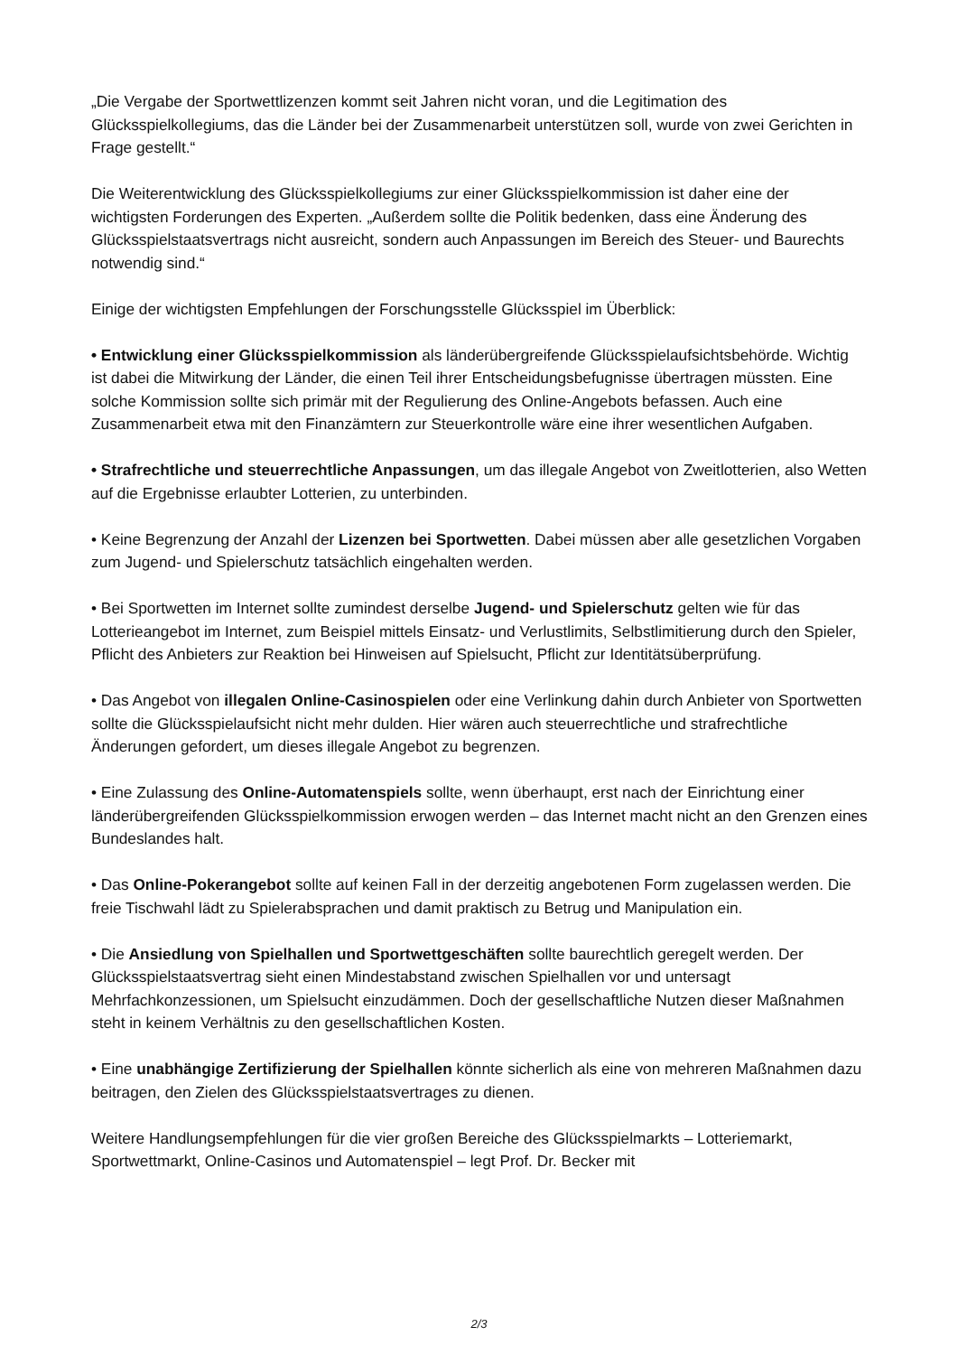„Die Vergabe der Sportwettlizenzen kommt seit Jahren nicht voran, und die Legitimation des Glücksspielkollegiums, das die Länder bei der Zusammenarbeit unterstützen soll, wurde von zwei Gerichten in Frage gestellt.“
Die Weiterentwicklung des Glücksspielkollegiums zur einer Glücksspielkommission ist daher eine der wichtigsten Forderungen des Experten. „Außerdem sollte die Politik bedenken, dass eine Änderung des Glücksspielstaatsvertrags nicht ausreicht, sondern auch Anpassungen im Bereich des Steuer- und Baurechts notwendig sind.“
Einige der wichtigsten Empfehlungen der Forschungsstelle Glücksspiel im Überblick:
• Entwicklung einer Glücksspielkommission als länderübergreifende Glücksspielaufsichtsbehörde. Wichtig ist dabei die Mitwirkung der Länder, die einen Teil ihrer Entscheidungsbefugnisse übertragen müssten. Eine solche Kommission sollte sich primär mit der Regulierung des Online-Angebots befassen. Auch eine Zusammenarbeit etwa mit den Finanzämtern zur Steuerkontrolle wäre eine ihrer wesentlichen Aufgaben.
• Strafrechtliche und steuerrechtliche Anpassungen, um das illegale Angebot von Zweitlotterien, also Wetten auf die Ergebnisse erlaubter Lotterien, zu unterbinden.
• Keine Begrenzung der Anzahl der Lizenzen bei Sportwetten. Dabei müssen aber alle gesetzlichen Vorgaben zum Jugend- und Spielerschutz tatsächlich eingehalten werden.
• Bei Sportwetten im Internet sollte zumindest derselbe Jugend- und Spielerschutz gelten wie für das Lotterieangebot im Internet, zum Beispiel mittels Einsatz- und Verlustlimits, Selbstlimitierung durch den Spieler, Pflicht des Anbieters zur Reaktion bei Hinweisen auf Spielsucht, Pflicht zur Identitätsüberprüfung.
• Das Angebot von illegalen Online-Casinospielen oder eine Verlinkung dahin durch Anbieter von Sportwetten sollte die Glücksspielaufsicht nicht mehr dulden. Hier wären auch steuerrechtliche und strafrechtliche Änderungen gefordert, um dieses illegale Angebot zu begrenzen.
• Eine Zulassung des Online-Automatenspiels sollte, wenn überhaupt, erst nach der Einrichtung einer länderübergreifenden Glücksspielkommission erwogen werden – das Internet macht nicht an den Grenzen eines Bundeslandes halt.
• Das Online-Pokerangebot sollte auf keinen Fall in der derzeitig angebotenen Form zugelassen werden. Die freie Tischwahl lädt zu Spielerabsprachen und damit praktisch zu Betrug und Manipulation ein.
• Die Ansiedlung von Spielhallen und Sportwettgeschäften sollte baurechtlich geregelt werden. Der Glücksspielstaatsvertrag sieht einen Mindestabstand zwischen Spielhallen vor und untersagt Mehrfachkonzessionen, um Spielsucht einzudämmen. Doch der gesellschaftliche Nutzen dieser Maßnahmen steht in keinem Verhältnis zu den gesellschaftlichen Kosten.
• Eine unabhängige Zertifizierung der Spielhallen könnte sicherlich als eine von mehreren Maßnahmen dazu beitragen, den Zielen des Glücksspielstaatsvertrages zu dienen.
Weitere Handlungsempfehlungen für die vier großen Bereiche des Glücksspielmarkts – Lotteriemarkt, Sportwettmarkt, Online-Casinos und Automatenspiel – legt Prof. Dr. Becker mit
2/3